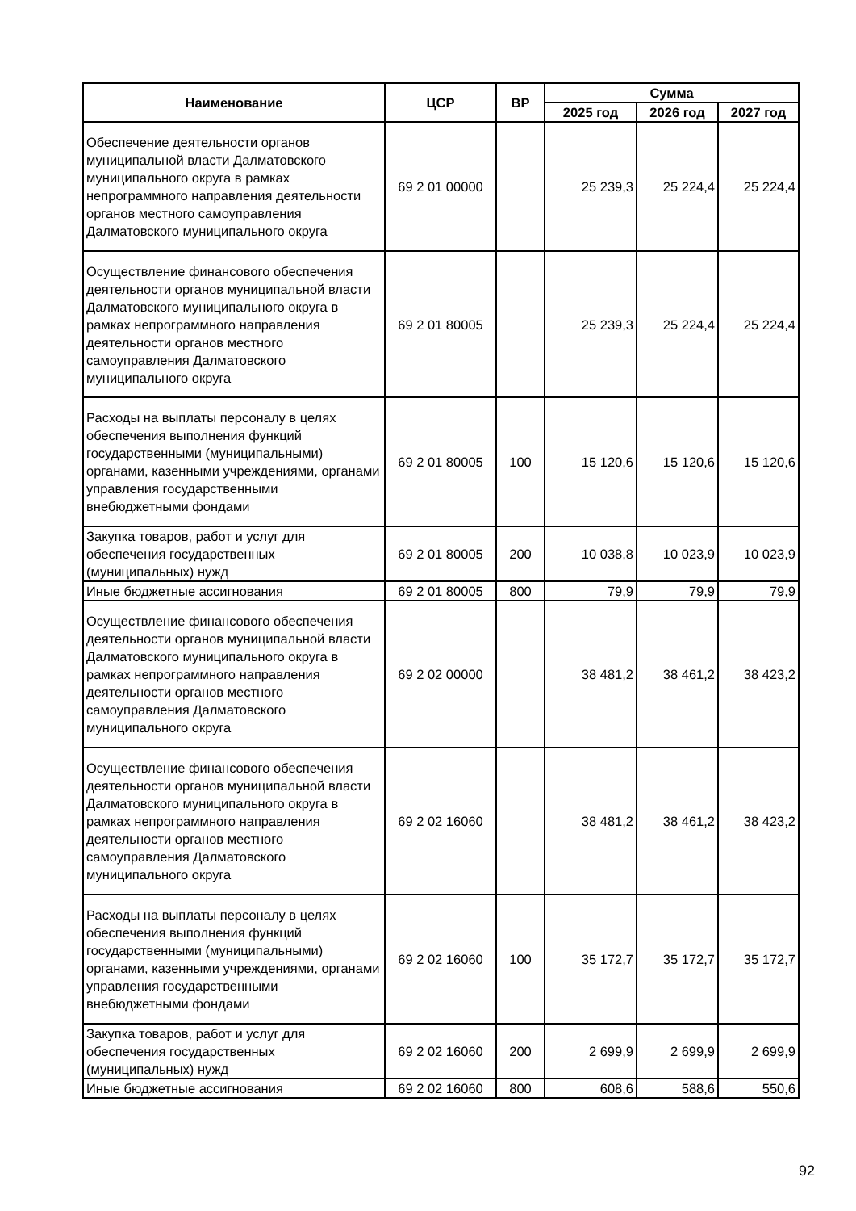| Наименование | ЦСР | ВР | Сумма | | |
| --- | --- | --- | --- | --- | --- |
| | | | 2025 год | 2026 год | 2027 год |
| Обеспечение деятельности органов муниципальной власти Далматовского муниципального округа в рамках непрограммного направления деятельности органов местного самоуправления Далматовского муниципального округа | 69 2 01 00000 | | 25 239,3 | 25 224,4 | 25 224,4 |
| Осуществление финансового обеспечения деятельности органов муниципальной власти Далматовского муниципального округа в рамках непрограммного направления деятельности органов местного самоуправления Далматовского муниципального округа | 69 2 01 80005 | | 25 239,3 | 25 224,4 | 25 224,4 |
| Расходы на выплаты персоналу в целях обеспечения выполнения функций государственными (муниципальными) органами, казенными учреждениями, органами управления государственными внебюджетными фондами | 69 2 01 80005 | 100 | 15 120,6 | 15 120,6 | 15 120,6 |
| Закупка товаров, работ и услуг для обеспечения государственных (муниципальных) нужд | 69 2 01 80005 | 200 | 10 038,8 | 10 023,9 | 10 023,9 |
| Иные бюджетные ассигнования | 69 2 01 80005 | 800 | 79,9 | 79,9 | 79,9 |
| Осуществление финансового обеспечения деятельности органов муниципальной власти Далматовского муниципального округа в рамках непрограммного направления деятельности органов местного самоуправления Далматовского муниципального округа | 69 2 02 00000 | | 38 481,2 | 38 461,2 | 38 423,2 |
| Осуществление финансового обеспечения деятельности органов муниципальной власти Далматовского муниципального округа в рамках непрограммного направления деятельности органов местного самоуправления Далматовского муниципального округа | 69 2 02 16060 | | 38 481,2 | 38 461,2 | 38 423,2 |
| Расходы на выплаты персоналу в целях обеспечения выполнения функций государственными (муниципальными) органами, казенными учреждениями, органами управления государственными внебюджетными фондами | 69 2 02 16060 | 100 | 35 172,7 | 35 172,7 | 35 172,7 |
| Закупка товаров, работ и услуг для обеспечения государственных (муниципальных) нужд | 69 2 02 16060 | 200 | 2 699,9 | 2 699,9 | 2 699,9 |
| Иные бюджетные ассигнования | 69 2 02 16060 | 800 | 608,6 | 588,6 | 550,6 |
92